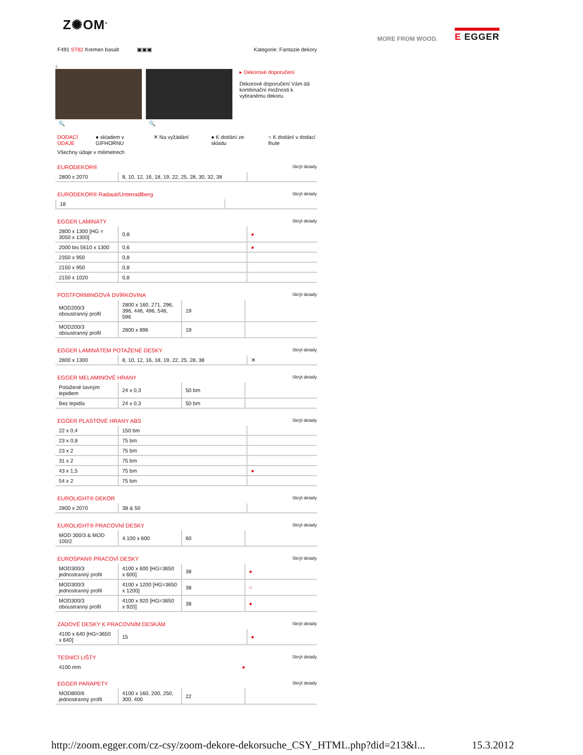Z✺OM<sup>®</sup>
MORE FROM WOOD. E EGGER
F491 ST82 Kremen basalt ▣▣▣ Kategorie: Fantazie dekory
3
🔍 🔍 ▸ Dekorové doporučení
Dekorové doporučení Vám dá kombinační možnosti k vybranému dekoru.
DODACÍ ÚDAJE ● skladem v GIFHORNU ✕ Na vyžádání ● K dodání ze skladu ○ K dodání v dodací lhute
Všechny údaje v milimetrech
EURODEKOR® Skrýt detaily
| 2800 x 2070 | 8, 10, 12, 16, 18, 19, 22, 25, 28, 30, 32, 38 | |
EURODEKOR® Radauti/Unterradlberg Skrýt detaily
| 18 | |
EGGER LAMINÁTY Skrýt detaily
| 2800 x 1300 [HG = 3050 x 1300] | 0,8 | ● |
| 2000 bis 5610 x 1300 | 0,6 | ● |
| 2350 x 950 | 0,8 | |
| 2150 x 950 | 0,8 | |
| 2150 x 1020 | 0,8 | |
POSTFORMINGOVÁ DVÍRKOVINA Skrýt detaily
| MOD200/3 oboustranný profil | 2800 x 160, 271, 296, 396, 446, 496, 546, 596 | 19 | |
| MOD200/3 oboustranný profil | 2800 x 896 | 19 | |
EGGER LAMINÁTEM POTAŽENÉ DESKY Skrýt detaily
| 2800 x 1300 | 8, 10, 12, 16, 18, 19, 22, 25, 28, 38 | ✕ |
EGGER MELAMINOVÉ HRANY Skrýt detaily
| Potažené tavným lepidlem | 24 x 0,3 | 50 bm | |
| Bez lepidla | 24 x 0,3 | 50 bm | |
EGGER PLASTOVÉ HRANY ABS Skrýt detaily
| 22 x 0,4 | 150 bm | |
| 23 x 0,8 | 75 bm | |
| 23 x 2 | 75 bm | |
| 31 x 2 | 75 bm | |
| 43 x 1,5 | 75 bm | ● |
| 54 x 2 | 75 bm | |
EUROLIGHT® DEKOR Skrýt detaily
| 2800 x 2070 | 38 & 50 | |
EUROLIGHT® PRACOVNÍ DESKY Skrýt detaily
| MOD 300/3 & MOD 100/2 | 4.100 x 600 | 60 | |
EUROSPAN® PRACOVÍ DESKY Skrýt detaily
| MOD300/3 jednostranný profil | 4100 x 600 [HG=3650 x 600] | 38 | ● |
| MOD300/3 jednostranný profil | 4100 x 1200 [HG=3650 x 1200] | 38 | ○ |
| MOD300/3 oboustranný profil | 4100 x 920 [HG=3650 x 920] | 38 | ● |
ZÁDOVÉ DESKY K PRACOVNÍM DESKÁM Skrýt detaily
| 4100 x 640 [HG=3650 x 640] | 15 | ● |
TESNICÍ LIŠTY Skrýt detaily
| 4100 mm | ● |
EGGER PARAPETY Skrýt detaily
| MOD800/6 jednostranný profil | 4100 x 160, 200, 250, 300, 400 | 22 | |
http://zoom.egger.com/cz-csy/zoom-dekore-dekorsuche_CSY_HTML.php?did=213&l... 15.3.2012